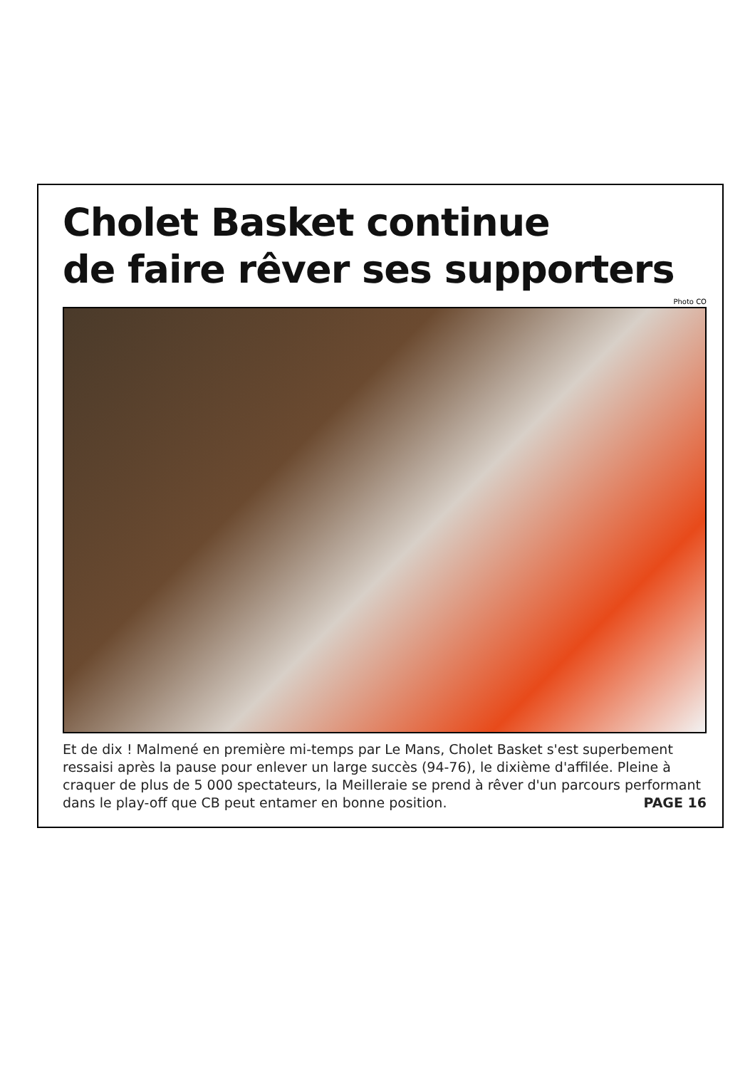Cholet Basket continue
de faire rêver ses supporters
Photo CO
Et de dix ! Malmené en première mi-temps par Le Mans, Cholet Basket s'est superbement ressaisi après la pause pour enlever un large succès (94-76), le dixième d'affilée. Pleine à craquer de plus de 5 000 spectateurs, la Meilleraie se prend à rêver d'un parcours performant dans le play-off que CB peut entamer en bonne position. PAGE 16